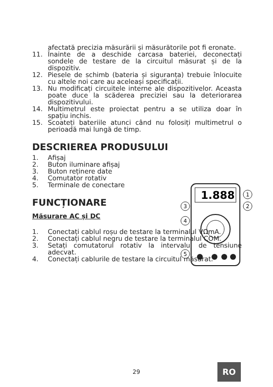afectată precizia măsurării și măsurătorile pot fi eronate.
11. Înainte de a deschide carcasa bateriei, deconectați sondele de testare de la circuitul măsurat și de la dispozitiv.
12. Piesele de schimb (bateria și siguranța) trebuie înlocuite cu altele noi care au aceleași specificații.
13. Nu modificați circuitele interne ale dispozitivelor. Aceasta poate duce la scăderea preciziei sau la deteriorarea dispozitivului.
14. Multimetrul este proiectat pentru a se utiliza doar în spațiu inchis.
15. Scoateți bateriile atunci când nu folosiți multimetrul o perioadă mai lungă de timp.
DESCRIEREA PRODUSULUI
1. Afișaj
2. Buton iluminare afișaj
3. Buton reținere date
4. Comutator rotativ
5. Terminale de conectare
FUNCȚIONARE
Măsurare AC și DC
1. Conectați cablul roșu de testare la terminalul VΩmA.
2. Conectați cablul negru de testare la terminalul COM.
3. Setați comutatorul rotativ la intervalul de tensiune adecvat.
4. Conectați cablurile de testare la circuitul măsurat.
1.888
1
2
3
4
5
29 RO